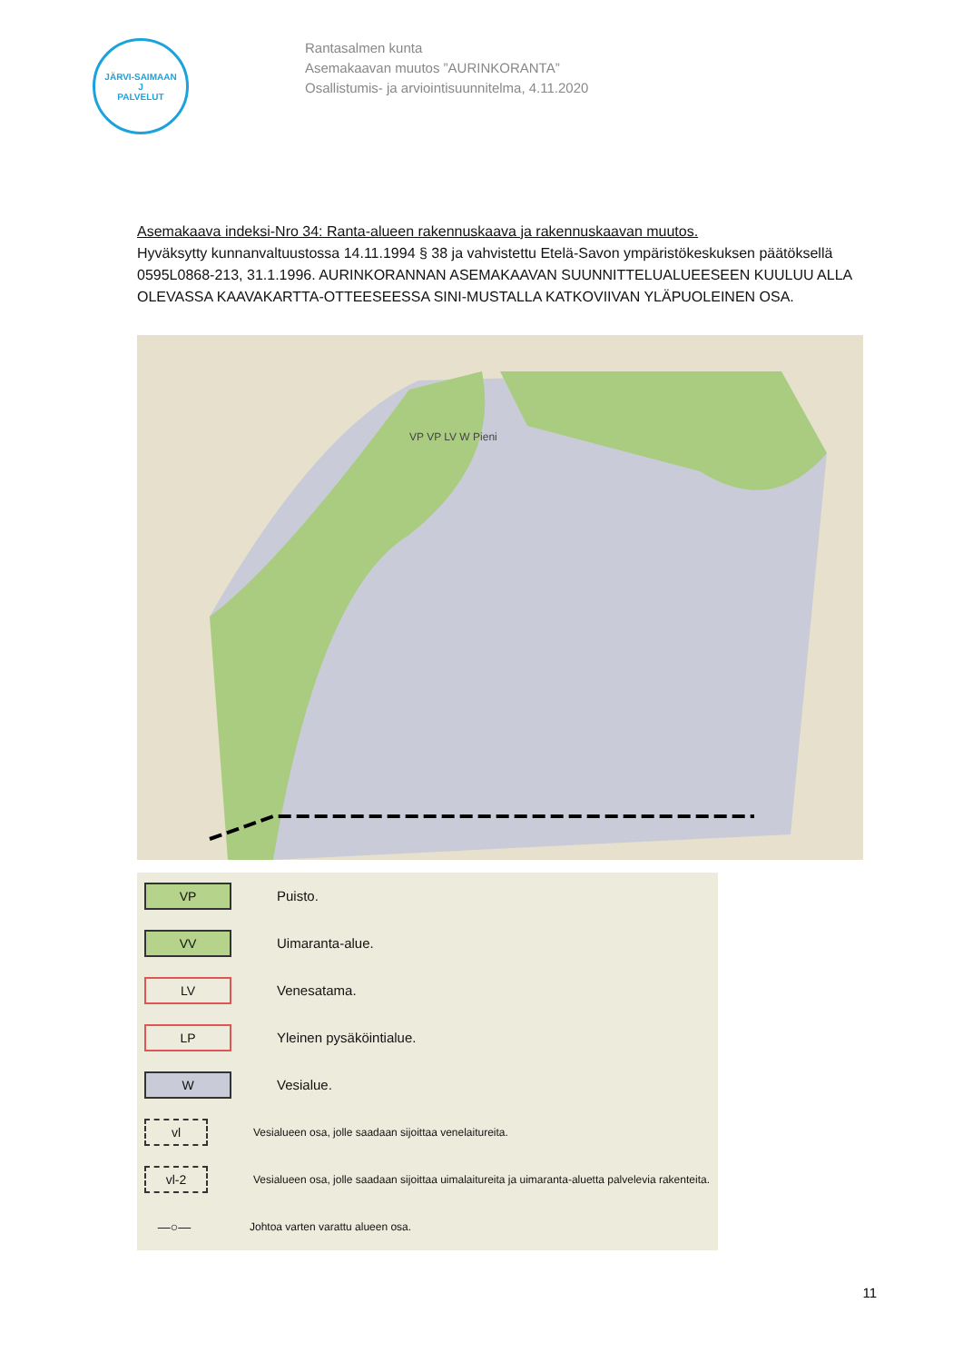JÄRVI-SAIMAAN
J
PALVELUT
Rantasalmen kunta
Asemakaavan muutos ”AURINKORANTA”
Osallistumis- ja arviointisuunnitelma, 4.11.2020
Asemakaava indeksi-Nro 34: Ranta-alueen rakennuskaava ja rakennuskaavan muutos.
Hyväksytty kunnanvaltuustossa 14.11.1994 § 38 ja vahvistettu Etelä-Savon ympäristökeskuksen päätöksellä 0595L0868-213, 31.1.1996. AURINKORANNAN ASEMAKAAVAN SUUNNITTELUALUEESEEN KUULUU ALLA OLEVASSA KAAVAKARTTA-OTTEESEESSA SINI-MUSTALLA KATKOVIIVAN YLÄPUOLEINEN OSA.
VP VP LV W Pieni
VP
Puisto.
VV
Uimaranta-alue.
LV
Venesatama.
LP
Yleinen pysäköintialue.
W
Vesialue.
vl
Vesialueen osa, jolle saadaan sijoittaa venelaitureita.
vl-2
Vesialueen osa, jolle saadaan sijoittaa uimalaitureita ja uimaranta-aluetta palvelevia rakenteita.
—○—
Johtoa varten varattu alueen osa.
11